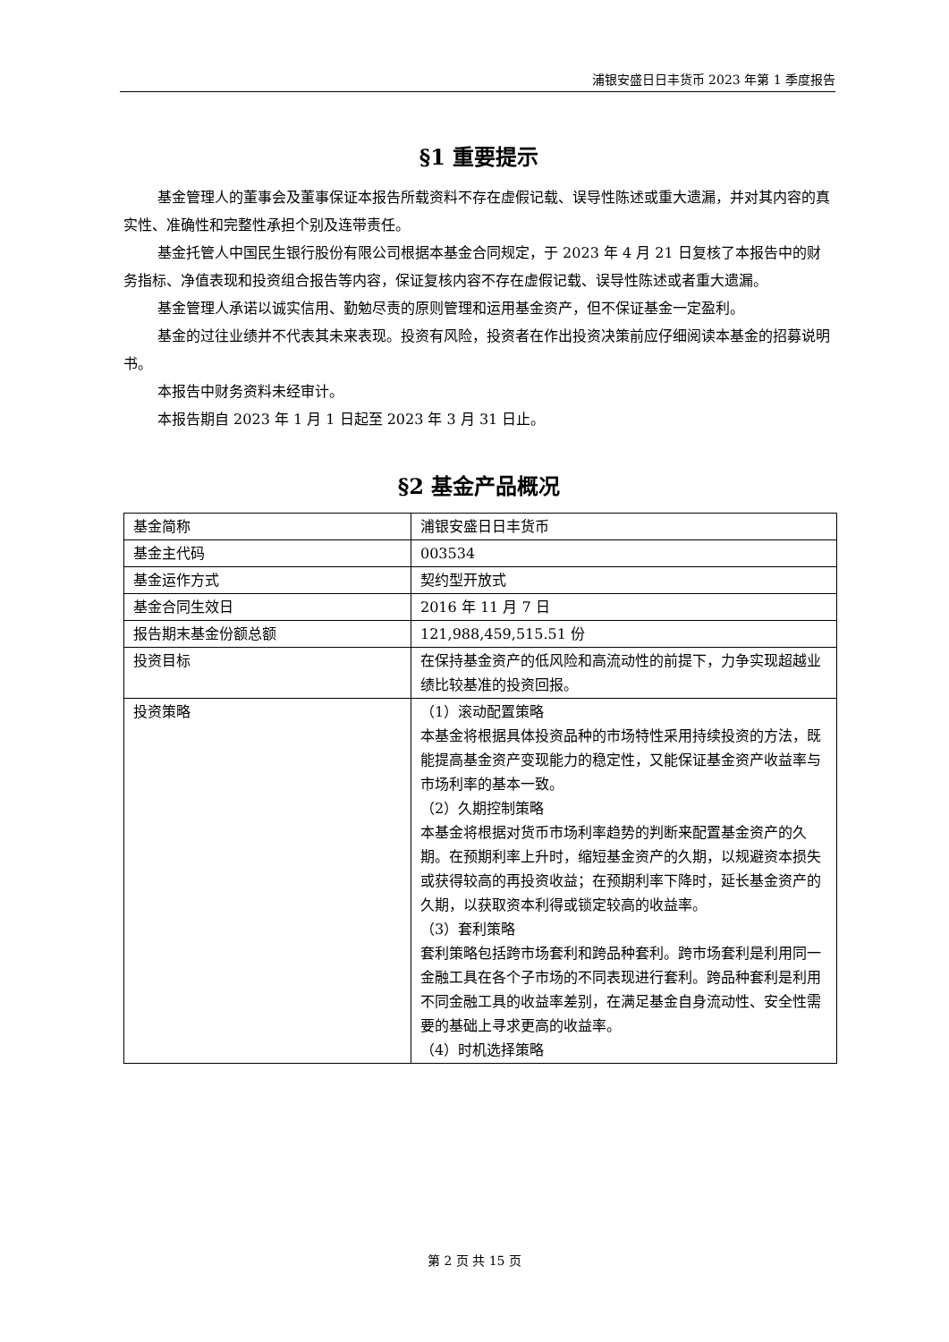浦银安盛日日丰货币 2023 年第 1 季度报告
§1 重要提示
基金管理人的董事会及董事保证本报告所载资料不存在虚假记载、误导性陈述或重大遗漏，并对其内容的真实性、准确性和完整性承担个别及连带责任。
基金托管人中国民生银行股份有限公司根据本基金合同规定，于 2023 年 4 月 21 日复核了本报告中的财务指标、净值表现和投资组合报告等内容，保证复核内容不存在虚假记载、误导性陈述或者重大遗漏。
基金管理人承诺以诚实信用、勤勉尽责的原则管理和运用基金资产，但不保证基金一定盈利。
基金的过往业绩并不代表其未来表现。投资有风险，投资者在作出投资决策前应仔细阅读本基金的招募说明书。
本报告中财务资料未经审计。
本报告期自 2023 年 1 月 1 日起至 2023 年 3 月 31 日止。
§2 基金产品概况
| 基金简称 | 浦银安盛日日丰货币 |
| 基金主代码 | 003534 |
| 基金运作方式 | 契约型开放式 |
| 基金合同生效日 | 2016 年 11 月 7 日 |
| 报告期末基金份额总额 | 121,988,459,515.51 份 |
| 投资目标 | 在保持基金资产的低风险和高流动性的前提下，力争实现超越业绩比较基准的投资回报。 |
| 投资策略 | （1）滚动配置策略 本基金将根据具体投资品种的市场特性采用持续投资的方法，既能提高基金资产变现能力的稳定性，又能保证基金资产收益率与市场利率的基本一致。 （2）久期控制策略 本基金将根据对货币市场利率趋势的判断来配置基金资产的久期。在预期利率上升时，缩短基金资产的久期，以规避资本损失或获得较高的再投资收益；在预期利率下降时，延长基金资产的久期，以获取资本利得或锁定较高的收益率。 （3）套利策略 套利策略包括跨市场套利和跨品种套利。跨市场套利是利用同一金融工具在各个子市场的不同表现进行套利。跨品种套利是利用不同金融工具的收益率差别，在满足基金自身流动性、安全性需要的基础上寻求更高的收益率。 （4）时机选择策略 |
第 2 页 共 15 页